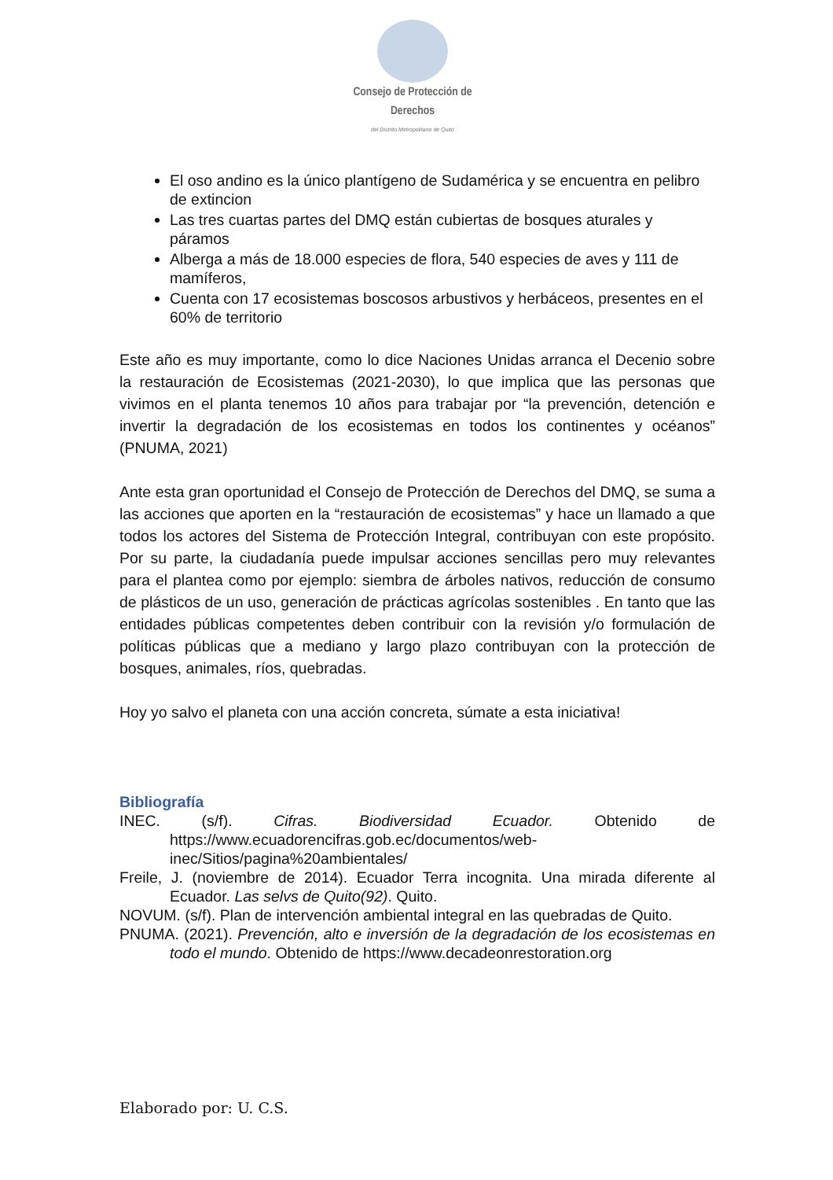Consejo de Protección de Derechos
del Distrito Metropolitano de Quito
El oso andino es la único plantígeno de Sudamérica y se encuentra en pelibro de extincion
Las tres cuartas partes del DMQ están cubiertas de bosques aturales y páramos
Alberga a más de 18.000 especies de flora, 540 especies de aves y 111 de mamíferos,
Cuenta con 17 ecosistemas boscosos arbustivos y herbáceos, presentes en el 60% de territorio
Este año es muy importante, como lo dice Naciones Unidas arranca el Decenio sobre la restauración de Ecosistemas (2021-2030), lo que implica que las personas que vivimos en el planta tenemos 10 años para trabajar por “la prevención, detención e invertir la degradación de los ecosistemas en todos los continentes y océanos” (PNUMA, 2021)
Ante esta gran oportunidad el Consejo de Protección de Derechos del DMQ, se suma a las acciones que aporten en la “restauración de ecosistemas” y hace un llamado a que todos los actores del Sistema de Protección Integral, contribuyan con este propósito. Por su parte, la ciudadanía puede impulsar acciones sencillas pero muy relevantes para el plantea como por ejemplo: siembra de árboles nativos, reducción de consumo de plásticos de un uso, generación de prácticas agrícolas sostenibles . En tanto que las entidades públicas competentes deben contribuir con la revisión y/o formulación de políticas públicas que a mediano y largo plazo contribuyan con la protección de bosques, animales, ríos, quebradas.
Hoy yo salvo el planeta con una acción concreta, súmate a esta iniciativa!
Bibliografía
INEC. (s/f). Cifras. Biodiversidad Ecuador. Obtenido de https://www.ecuadorencifras.gob.ec/documentos/web-inec/Sitios/pagina%20ambientales/
Freile, J. (noviembre de 2014). Ecuador Terra incognita. Una mirada diferente al Ecuador. Las selvs de Quito(92). Quito.
NOVUM. (s/f). Plan de intervención ambiental integral en las quebradas de Quito.
PNUMA. (2021). Prevención, alto e inversión de la degradación de los ecosistemas en todo el mundo. Obtenido de https://www.decadeonrestoration.org
Elaborado por: U. C.S.